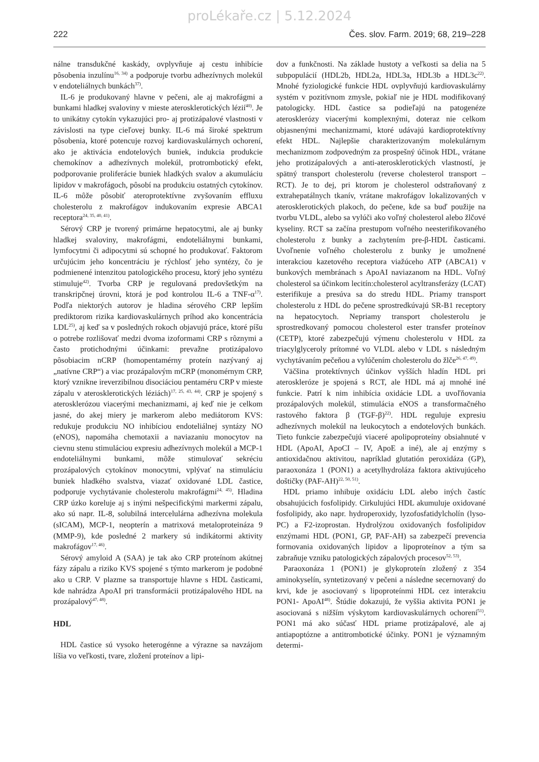proLékaře.cz | 5.12.2024
222 Čes. slov. Farm. 2019; 68, 219–228
nálne transdukčné kaskády, ovplyvňuje aj cestu inhibície pôsobenia inzulínu<sup>16, 34)</sup> a podporuje tvorbu adhezívnych molekúl v endoteliálnych bunkách<sup>37)</sup>.
IL-6 je produkovaný hlavne v pečeni, ale aj makrofágmi a bunkami hladkej svaloviny v mieste aterosklerotických lézií<sup>40)</sup>. Je to unikátny cytokín vykazujúci pro- aj protizápalové vlastnosti v závislosti na type cieľovej bunky. IL-6 má široké spektrum pôsobenia, ktoré potencuje rozvoj kardiovaskulárnych ochorení, ako je aktivácia endotelových buniek, indukcia produkcie chemokínov a adhezívnych molekúl, protrombotický efekt, podporovanie proliferácie buniek hladkých svalov a akumuláciu lipidov v makrofágoch, pôsobí na produkciu ostatných cytokínov. IL-6 môže pôsobiť ateroprotektívne zvyšovaním effluxu cholesterolu z makrofágov indukovaním expresie ABCA1 receptora<sup>24, 35, 40, 41)</sup>.
Sérový CRP je tvorený primárne hepatocytmi, ale aj bunky hladkej svaloviny, makrofágmi, endoteliálnymi bunkami, lymfocytmi či adipocytmi sú schopné ho produkovať. Faktorom určujúcim jeho koncentráciu je rýchlosť jeho syntézy, čo je podmienené intenzitou patologického procesu, ktorý jeho syntézu stimuluje<sup>42)</sup>. Tvorba CRP je regulovaná predovšetkým na transkripčnej úrovni, ktorá je pod kontrolou IL-6 a TNF-α<sup>17)</sup>. Podľa niektorých autorov je hladina sérového CRP lepším prediktorom rizika kardiovaskulárnych príhod ako koncentrácia LDL<sup>25)</sup>, aj keď sa v posledných rokoch objavujú práce, ktoré píšu o potrebe rozlišovať medzi dvoma izoformami CRP s rôznymi a často protichodnými účinkami: prevažne protizápalovo pôsobiacim nCRP (homopentamérny proteín nazývaný aj „natívne CRP“) a viac prozápalovým mCRP (monomérnym CRP, ktorý vznikne ireverzibilnou disociáciou pentaméru CRP v mieste zápalu v aterosklerotických léziách)<sup>17, 25, 43, 44)</sup>. CRP je spojený s aterosklerózou viacerými mechanizmami, aj keď nie je celkom jasné, do akej miery je markerom alebo mediátorom KVS: redukuje produkciu NO inhibíciou endoteliálnej syntázy NO (eNOS), napomáha chemotaxii a naviazaniu monocytov na cievnu stenu stimuláciou expresiu adhezívnych molekúl a MCP-1 endoteliálnymi bunkami, môže stimulovať sekréciu prozápalových cytokínov monocytmi, vplývať na stimuláciu buniek hladkého svalstva, viazať oxidované LDL častice, podporuje vychytávanie cholesterolu makrofágmi<sup>24, 45)</sup>. Hladina CRP úzko koreluje aj s inými nešpecifickými markermi zápalu, ako sú napr. IL-8, solubilná intercelulárna adhezívna molekula (sICAM), MCP-1, neopterín a matrixová metaloproteináza 9 (MMP-9), kde posledné 2 markery sú indikátormi aktivity makrofágov<sup>17, 46)</sup>.
Sérový amyloid A (SAA) je tak ako CRP proteínom akútnej fázy zápalu a riziko KVS spojené s týmto markerom je podobné ako u CRP. V plazme sa transportuje hlavne s HDL časticami, kde nahrádza ApoAI pri transformácii protizápalového HDL na prozápalový<sup>47, 48)</sup>.
HDL
HDL častice sú vysoko heterogénne a výrazne sa navzájom líšia vo veľkosti, tvare, zložení proteínov a lipi-
dov a funkčnosti. Na základe hustoty a veľkosti sa delia na 5 subpopulácií (HDL2b, HDL2a, HDL3a, HDL3b a HDL3c<sup>22)</sup>. Mnohé fyziologické funkcie HDL ovplyvňujú kardiovaskulárny systém v pozitívnom zmysle, pokiaľ nie je HDL modifikovaný patologicky. HDL častice sa podieľajú na patogenéze aterosklerózy viacerými komplexnými, doteraz nie celkom objasnenými mechanizmami, ktoré udávajú kardioprotektívny efekt HDL. Najlepšie charakterizovaným molekulárnym mechanizmom zodpovedným za prospešný účinok HDL, vrátane jeho protizápalových a anti-aterosklerotických vlastností, je spätný transport cholesterolu (reverse cholesterol transport – RCT). Je to dej, pri ktorom je cholesterol odstraňovaný z extrahepatálnych tkanív, vrátane makrofágov lokalizovaných v aterosklerotických plakoch, do pečene, kde sa buď použije na tvorbu VLDL, alebo sa vylúči ako voľný cholesterol alebo žlčové kyseliny. RCT sa začína prestupom voľného neesterifikovaného cholesterolu z bunky a zachytením pre-β-HDL časticami. Uvoľnenie voľného cholesterolu z bunky je umožnené interakciou kazetového receptora viažúceho ATP (ABCA1) v bunkových membránach s ApoAI naviazanom na HDL. Voľný cholesterol sa účinkom lecitín:cholesterol acyltransferázy (LCAT) esterifikuje a presúva sa do stredu HDL. Priamy transport cholesterolu z HDL do pečene sprostredkúvajú SR-B1 receptory na hepatocytoch. Nepriamy transport cholesterolu je sprostredkovaný pomocou cholesterol ester transfer proteínov (CETP), ktoré zabezpečujú výmenu cholesterolu v HDL za triacylglyceroly prítomné vo VLDL alebo v LDL s následným vychytávaním pečeňou a vylúčením cholesterolu do žlče<sup>26, 47, 49)</sup>.
Väčšina protektívnych účinkov vyšších hladín HDL pri ateroskleróze je spojená s RCT, ale HDL má aj mnohé iné funkcie. Patrí k nim inhibícia oxidácie LDL a uvoľňovania prozápalových molekúl, stimulácia eNOS a transformačného rastového faktora β (TGF-β)<sup>22)</sup>. HDL reguluje expresiu adhezívnych molekúl na leukocytoch a endotelových bunkách. Tieto funkcie zabezpečujú viaceré apolipoproteíny obsiahnuté v HDL (ApoAI, ApoCI – IV, ApoE a iné), ale aj enzýmy s antioxidačnou aktivitou, napríklad glutatión peroxidáza (GP), paraoxonáza 1 (PON1) a acetylhydroláza faktora aktivujúceho doštičky (PAF-AH)<sup>22, 50, 51)</sup>.
HDL priamo inhibuje oxidáciu LDL alebo iných častíc obsahujúcich fosfolipidy. Cirkulujúci HDL akumuluje oxidované fosfolipidy, ako napr. hydroperoxidy, lyzofosfatidylcholín (lyso-PC) a F2-izoprostan. Hydrolýzou oxidovaných fosfolipidov enzýmami HDL (PON1, GP, PAF-AH) sa zabezpečí prevencia formovania oxidovaných lipidov a lipoproteínov a tým sa zabraňuje vzniku patologických zápalových procesov<sup>52, 53)</sup>.
Paraoxonáza 1 (PON1) je glykoproteín zložený z 354 aminokyselín, syntetizovaný v pečeni a následne secernovaný do krvi, kde je asociovaný s lipoproteínmi HDL cez interakciu PON1- ApoAI<sup>48)</sup>. Štúdie dokazujú, že vyššia aktivita PON1 je asociovaná s nižším výskytom kardiovaskulárnych ochorení<sup>51)</sup>. PON1 má ako súčasť HDL priame protizápalové, ale aj antiapoptózne a antitrombotické účinky. PON1 je významným determi-